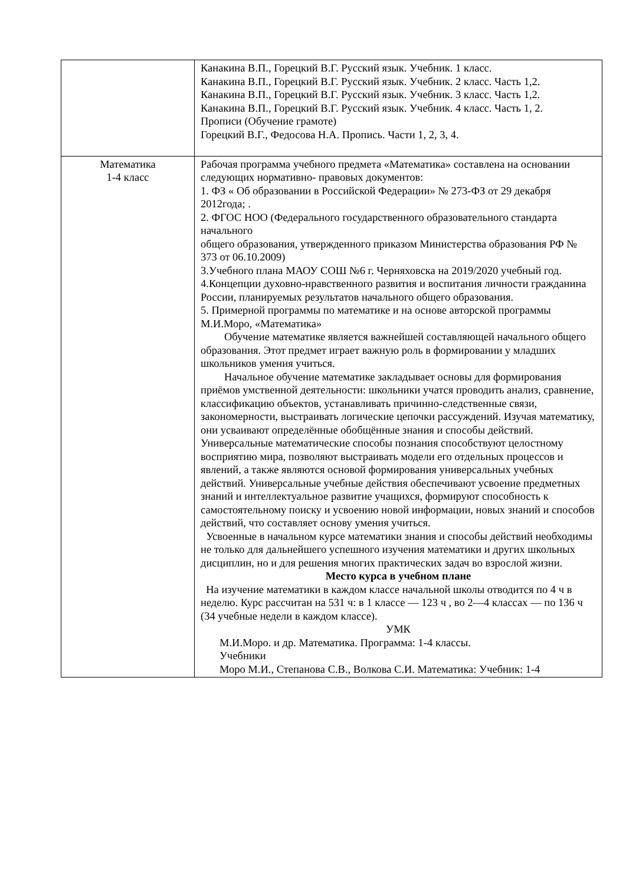| | Канакина В.П., Горецкий В.Г. Русский язык. Учебник. 1 класс. Канакина В.П., Горецкий В.Г. Русский язык. Учебник. 2 класс. Часть 1,2. Канакина В.П., Горецкий В.Г. Русский язык. Учебник. 3 класс. Часть 1,2. Канакина В.П., Горецкий В.Г. Русский язык. Учебник. 4 класс. Часть 1, 2. Прописи (Обучение грамоте) Горецкий В.Г., Федосова Н.А. Пропись. Части 1, 2, 3, 4. |
| Математика 1-4 класс | Рабочая программа учебного предмета «Математика» составлена на основании следующих нормативно- правовых документов: 1. ФЗ « Об образовании в Российской Федерации» № 273-ФЗ от 29 декабря 2012года; . 2. ФГОС НОО (Федерального государственного образовательного стандарта начального общего образования, утвержденного приказом Министерства образования РФ № 373 от 06.10.2009) 3.Учебного плана МАОУ СОШ №6 г. Черняховска на 2019/2020 учебный год. 4.Концепции духовно-нравственного развития и воспитания личности гражданина России, планируемых результатов начального общего образования. 5. Примерной программы по математике и на основе авторской программы М.И.Моро, «Математика» Обучение математике является важнейшей составляющей начального общего образования. Этот предмет играет важную роль в формировании у младших школьников умения учиться. Начальное обучение математике закладывает основы для формирования приёмов умственной деятельности: школьники учатся проводить анализ, сравнение, классификацию объектов, устанавливать причинно-следственные связи, закономерности, выстраивать логические цепочки рассуждений. Изучая математику, они усваивают определённые обобщённые знания и способы действий. Универсальные математические способы познания способствуют целостному восприятию мира, позволяют выстраивать модели его отдельных процессов и явлений, а также являются основой формирования универсальных учебных действий. Универсальные учебные действия обеспечивают усвоение предметных знаний и интеллектуальное развитие учащихся, формируют способность к самостоятельному поиску и усвоению новой информации, новых знаний и способов действий, что составляет основу умения учиться. Усвоенные в начальном курсе математики знания и способы действий необходимы не только для дальнейшего успешного изучения математики и других школьных дисциплин, но и для решения многих практических задач во взрослой жизни. Место курса в учебном плане На изучение математики в каждом классе начальной школы отводится по 4 ч в неделю. Курс рассчитан на 531 ч: в 1 классе — 123 ч , во 2—4 классах — по 136 ч (34 учебные недели в каждом классе). УМК М.И.Моро. и др. Математика. Программа: 1-4 классы. Учебники Моро М.И., Степанова С.В., Волкова С.И. Математика: Учебник: 1-4 |